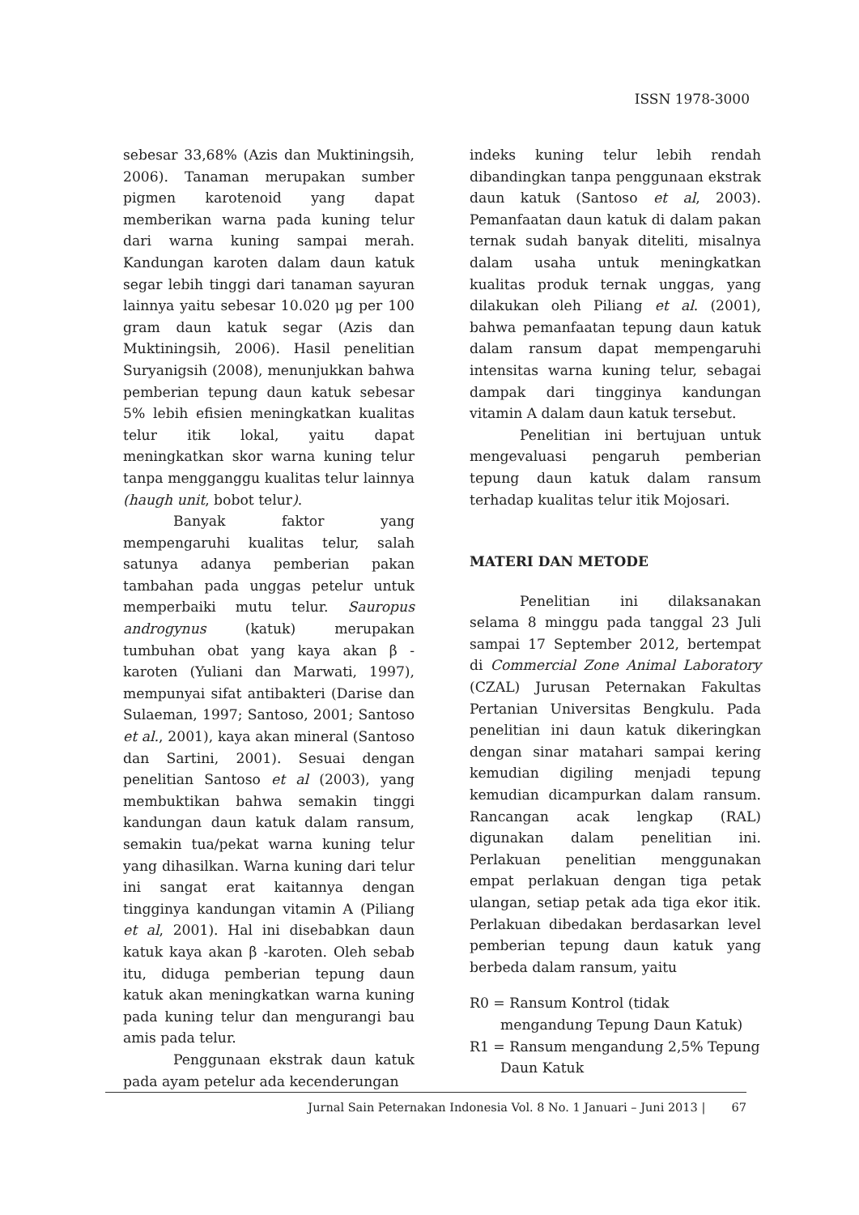ISSN 1978-3000
sebesar 33,68% (Azis dan Muktiningsih, 2006). Tanaman merupakan sumber pigmen karotenoid yang dapat memberikan warna pada kuning telur dari warna kuning sampai merah. Kandungan karoten dalam daun katuk segar lebih tinggi dari tanaman sayuran lainnya yaitu sebesar 10.020 μg per 100 gram daun katuk segar (Azis dan Muktiningsih, 2006). Hasil penelitian Suryanigsih (2008), menunjukkan bahwa pemberian tepung daun katuk sebesar 5% lebih efisien meningkatkan kualitas telur itik lokal, yaitu dapat meningkatkan skor warna kuning telur tanpa mengganggu kualitas telur lainnya (haugh unit, bobot telur).
Banyak faktor yang mempengaruhi kualitas telur, salah satunya adanya pemberian pakan tambahan pada unggas petelur untuk memperbaiki mutu telur. Sauropus androgynus (katuk) merupakan tumbuhan obat yang kaya akan β -karoten (Yuliani dan Marwati, 1997), mempunyai sifat antibakteri (Darise dan Sulaeman, 1997; Santoso, 2001; Santoso et al., 2001), kaya akan mineral (Santoso dan Sartini, 2001). Sesuai dengan penelitian Santoso et al (2003), yang membuktikan bahwa semakin tinggi kandungan daun katuk dalam ransum, semakin tua/pekat warna kuning telur yang dihasilkan. Warna kuning dari telur ini sangat erat kaitannya dengan tingginya kandungan vitamin A (Piliang et al, 2001). Hal ini disebabkan daun katuk kaya akan β -karoten. Oleh sebab itu, diduga pemberian tepung daun katuk akan meningkatkan warna kuning pada kuning telur dan mengurangi bau amis pada telur.
Penggunaan ekstrak daun katuk pada ayam petelur ada kecenderungan
indeks kuning telur lebih rendah dibandingkan tanpa penggunaan ekstrak daun katuk (Santoso et al, 2003). Pemanfaatan daun katuk di dalam pakan ternak sudah banyak diteliti, misalnya dalam usaha untuk meningkatkan kualitas produk ternak unggas, yang dilakukan oleh Piliang et al. (2001), bahwa pemanfaatan tepung daun katuk dalam ransum dapat mempengaruhi intensitas warna kuning telur, sebagai dampak dari tingginya kandungan vitamin A dalam daun katuk tersebut.
Penelitian ini bertujuan untuk mengevaluasi pengaruh pemberian tepung daun katuk dalam ransum terhadap kualitas telur itik Mojosari.
MATERI DAN METODE
Penelitian ini dilaksanakan selama 8 minggu pada tanggal 23 Juli sampai 17 September 2012, bertempat di Commercial Zone Animal Laboratory (CZAL) Jurusan Peternakan Fakultas Pertanian Universitas Bengkulu. Pada penelitian ini daun katuk dikeringkan dengan sinar matahari sampai kering kemudian digiling menjadi tepung kemudian dicampurkan dalam ransum. Rancangan acak lengkap (RAL) digunakan dalam penelitian ini. Perlakuan penelitian menggunakan empat perlakuan dengan tiga petak ulangan, setiap petak ada tiga ekor itik. Perlakuan dibedakan berdasarkan level pemberian tepung daun katuk yang berbeda dalam ransum, yaitu
R0 = Ransum Kontrol (tidak mengandung Tepung Daun Katuk)
R1 = Ransum mengandung 2,5% Tepung Daun Katuk
Jurnal Sain Peternakan Indonesia Vol. 8 No. 1 Januari – Juni 2013 | 67